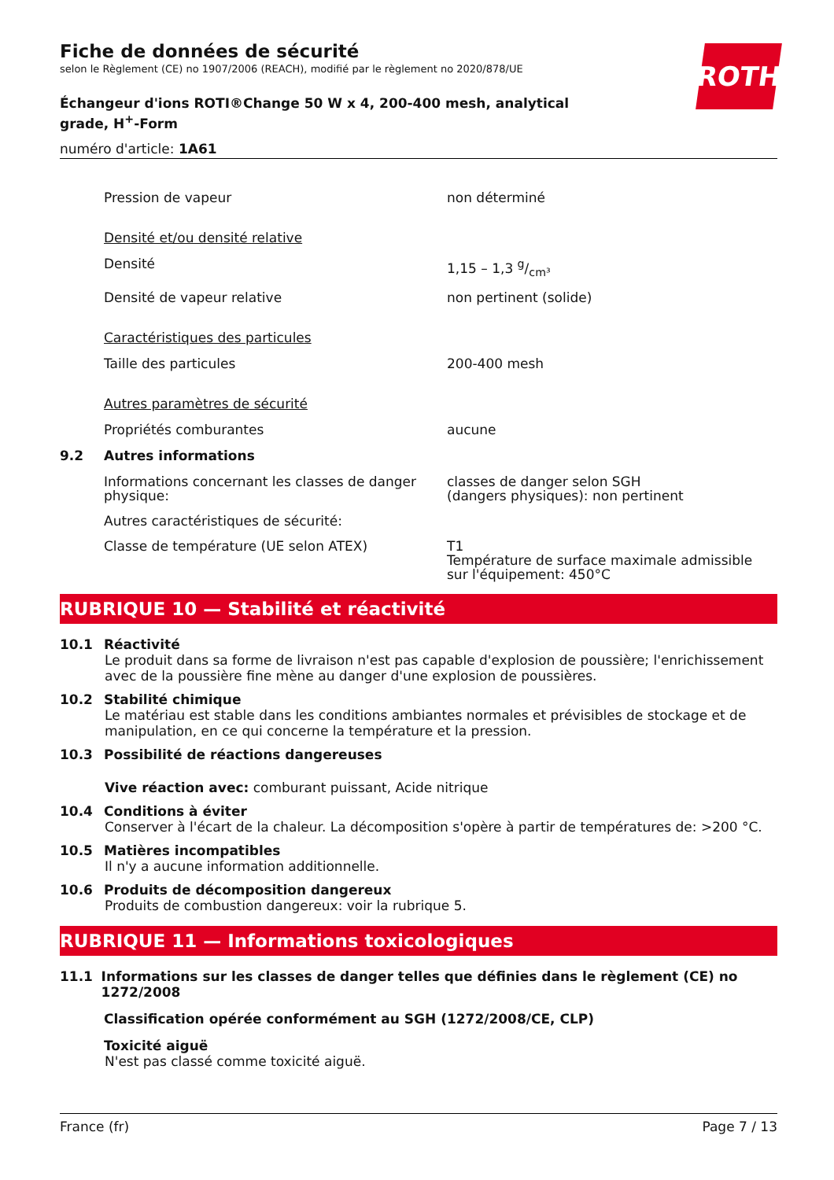ROTH
Fiche de données de sécurité
selon le Règlement (CE) no 1907/2006 (REACH), modifié par le règlement no 2020/878/UE
Échangeur d'ions ROTI®Change 50 W x 4, 200-400 mesh, analytical grade, H<sup>+</sup>-Form
numéro d'article: 1A61
Pression de vapeur non déterminé
Densité et/ou densité relative
Densité 1,15 – 1,3 g/cm³
Densité de vapeur relative non pertinent (solide)
Caractéristiques des particules
Taille des particules 200-400 mesh
Autres paramètres de sécurité
Propriétés comburantes aucune
9.2 Autres informations
Informations concernant les classes de danger physique:
classes de danger selon SGH
(dangers physiques): non pertinent
Autres caractéristiques de sécurité:
Classe de température (UE selon ATEX) T1
Température de surface maximale admissible sur l'équipement: 450°C
RUBRIQUE 10 — Stabilité et réactivité
10.1 Réactivité
Le produit dans sa forme de livraison n'est pas capable d'explosion de poussière; l'enrichissement avec de la poussière fine mène au danger d'une explosion de poussières.
10.2 Stabilité chimique
Le matériau est stable dans les conditions ambiantes normales et prévisibles de stockage et de manipulation, en ce qui concerne la température et la pression.
10.3 Possibilité de réactions dangereuses
Vive réaction avec: comburant puissant, Acide nitrique
10.4 Conditions à éviter
Conserver à l'écart de la chaleur. La décomposition s'opère à partir de températures de: >200 °C.
10.5 Matières incompatibles
Il n'y a aucune information additionnelle.
10.6 Produits de décomposition dangereux
Produits de combustion dangereux: voir la rubrique 5.
RUBRIQUE 11 — Informations toxicologiques
11.1 Informations sur les classes de danger telles que définies dans le règlement (CE) no 1272/2008
Classification opérée conformément au SGH (1272/2008/CE, CLP)
Toxicité aiguë
N'est pas classé comme toxicité aiguë.
France (fr) Page 7 / 13